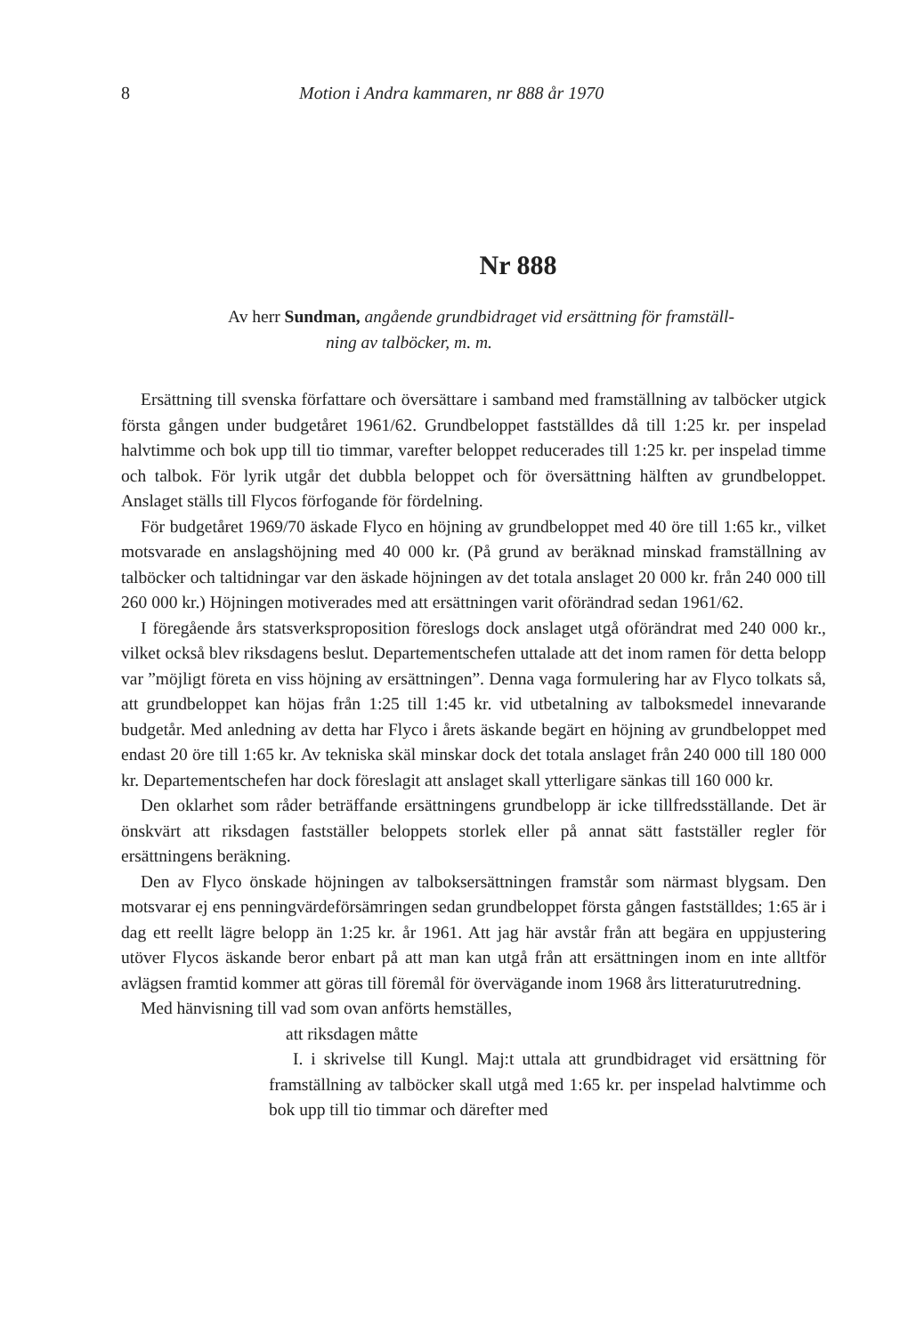8 Motion i Andra kammaren, nr 888 år 1970
Nr 888
Av herr Sundman, angående grundbidraget vid ersättning för framställ-
ning av talböcker, m. m.
Ersättning till svenska författare och översättare i samband med framställning av talböcker utgick första gången under budgetåret 1961/62. Grundbeloppet fastställdes då till 1:25 kr. per inspelad halvtimme och bok upp till tio timmar, varefter beloppet reducerades till 1:25 kr. per inspelad timme och talbok. För lyrik utgår det dubbla beloppet och för översättning hälften av grundbeloppet. Anslaget ställs till Flycos förfogande för fördelning.
För budgetåret 1969/70 äskade Flyco en höjning av grundbeloppet med 40 öre till 1:65 kr., vilket motsvarade en anslagshöjning med 40 000 kr. (På grund av beräknad minskad framställning av talböcker och taltidningar var den äskade höjningen av det totala anslaget 20 000 kr. från 240 000 till 260 000 kr.) Höjningen motiverades med att ersättningen varit oförändrad sedan 1961/62.
I föregående års statsverksproposition föreslogs dock anslaget utgå oförändrat med 240 000 kr., vilket också blev riksdagens beslut. Departementschefen uttalade att det inom ramen för detta belopp var ”möjligt företa en viss höjning av ersättningen”. Denna vaga formulering har av Flyco tolkats så, att grundbeloppet kan höjas från 1:25 till 1:45 kr. vid utbetalning av talboksmedel innevarande budgetår. Med anledning av detta har Flyco i årets äskande begärt en höjning av grundbeloppet med endast 20 öre till 1:65 kr. Av tekniska skäl minskar dock det totala anslaget från 240 000 till 180 000 kr. Departementschefen har dock föreslagit att anslaget skall ytterligare sänkas till 160 000 kr.
Den oklarhet som råder beträffande ersättningens grundbelopp är icke tillfredsställande. Det är önskvärt att riksdagen fastställer beloppets storlek eller på annat sätt fastställer regler för ersättningens beräkning.
Den av Flyco önskade höjningen av talboksersättningen framstår som närmast blygsam. Den motsvarar ej ens penningvärdeförsämringen sedan grundbeloppet första gången fastställdes; 1:65 är i dag ett reellt lägre belopp än 1:25 kr. år 1961. Att jag här avstår från att begära en uppjustering utöver Flycos äskande beror enbart på att man kan utgå från att ersättningen inom en inte alltför avlägsen framtid kommer att göras till föremål för övervägande inom 1968 års litteraturutredning.
Med hänvisning till vad som ovan anförts hemställes,
att riksdagen måtte
I. i skrivelse till Kungl. Maj:t uttala att grundbidraget vid ersättning för framställning av talböcker skall utgå med 1:65 kr. per inspelad halvtimme och bok upp till tio timmar och därefter med